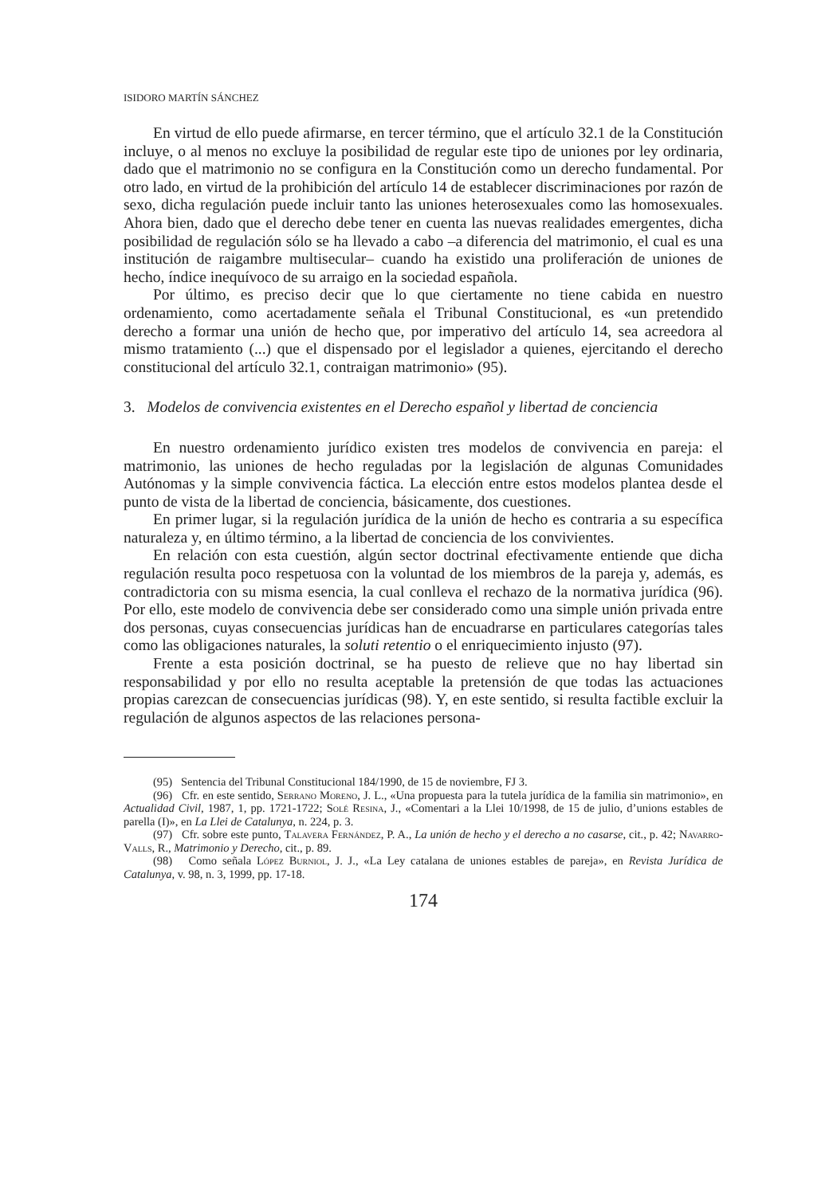ISIDORO MARTÍN SÁNCHEZ
En virtud de ello puede afirmarse, en tercer término, que el artículo 32.1 de la Constitución incluye, o al menos no excluye la posibilidad de regular este tipo de uniones por ley ordinaria, dado que el matrimonio no se configura en la Constitución como un derecho fundamental. Por otro lado, en virtud de la prohibición del artículo 14 de establecer discriminaciones por razón de sexo, dicha regulación puede incluir tanto las uniones heterosexuales como las homosexuales. Ahora bien, dado que el derecho debe tener en cuenta las nuevas realidades emergentes, dicha posibilidad de regulación sólo se ha llevado a cabo –a diferencia del matrimonio, el cual es una institución de raigambre multisecular– cuando ha existido una proliferación de uniones de hecho, índice inequívoco de su arraigo en la sociedad española.
Por último, es preciso decir que lo que ciertamente no tiene cabida en nuestro ordenamiento, como acertadamente señala el Tribunal Constitucional, es «un pretendido derecho a formar una unión de hecho que, por imperativo del artículo 14, sea acreedora al mismo tratamiento (...) que el dispensado por el legislador a quienes, ejercitando el derecho constitucional del artículo 32.1, contraigan matrimonio» (95).
3. Modelos de convivencia existentes en el Derecho español y libertad de conciencia
En nuestro ordenamiento jurídico existen tres modelos de convivencia en pareja: el matrimonio, las uniones de hecho reguladas por la legislación de algunas Comunidades Autónomas y la simple convivencia fáctica. La elección entre estos modelos plantea desde el punto de vista de la libertad de conciencia, básicamente, dos cuestiones.
En primer lugar, si la regulación jurídica de la unión de hecho es contraria a su específica naturaleza y, en último término, a la libertad de conciencia de los convivientes.
En relación con esta cuestión, algún sector doctrinal efectivamente entiende que dicha regulación resulta poco respetuosa con la voluntad de los miembros de la pareja y, además, es contradictoria con su misma esencia, la cual conlleva el rechazo de la normativa jurídica (96). Por ello, este modelo de convivencia debe ser considerado como una simple unión privada entre dos personas, cuyas consecuencias jurídicas han de encuadrarse en particulares categorías tales como las obligaciones naturales, la soluti retentio o el enriquecimiento injusto (97).
Frente a esta posición doctrinal, se ha puesto de relieve que no hay libertad sin responsabilidad y por ello no resulta aceptable la pretensión de que todas las actuaciones propias carezcan de consecuencias jurídicas (98). Y, en este sentido, si resulta factible excluir la regulación de algunos aspectos de las relaciones persona-
(95) Sentencia del Tribunal Constitucional 184/1990, de 15 de noviembre, FJ 3.
(96) Cfr. en este sentido, Serrano Moreno, J. L., «Una propuesta para la tutela jurídica de la familia sin matrimonio», en Actualidad Civil, 1987, 1, pp. 1721-1722; Solé Resina, J., «Comentari a la Llei 10/1998, de 15 de julio, d’unions estables de parella (I)», en La Llei de Catalunya, n. 224, p. 3.
(97) Cfr. sobre este punto, Talavera Fernández, P. A., La unión de hecho y el derecho a no casarse, cit., p. 42; Navarro-Valls, R., Matrimonio y Derecho, cit., p. 89.
(98) Como señala López Burniol, J. J., «La Ley catalana de uniones estables de pareja», en Revista Jurídica de Catalunya, v. 98, n. 3, 1999, pp. 17-18.
174